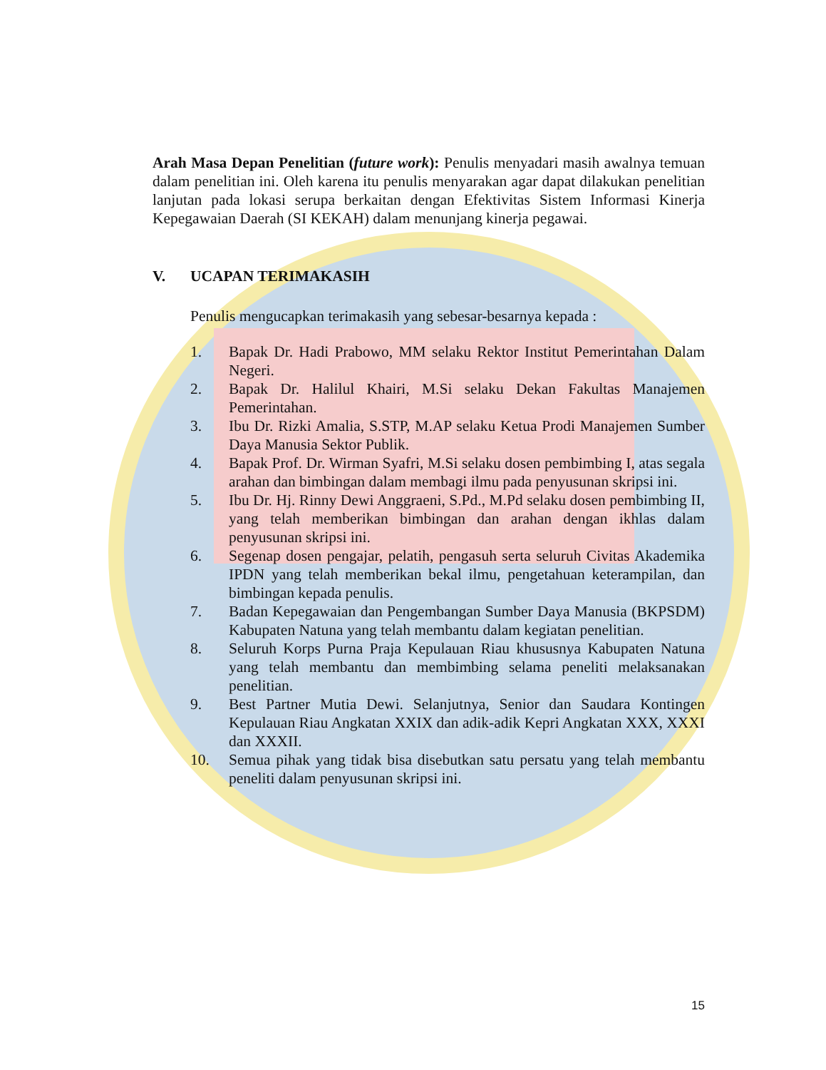Arah Masa Depan Penelitian (future work): Penulis menyadari masih awalnya temuan dalam penelitian ini. Oleh karena itu penulis menyarakan agar dapat dilakukan penelitian lanjutan pada lokasi serupa berkaitan dengan Efektivitas Sistem Informasi Kinerja Kepegawaian Daerah (SI KEKAH) dalam menunjang kinerja pegawai.
V. UCAPAN TERIMAKASIH
Penulis mengucapkan terimakasih yang sebesar-besarnya kepada :
1. Bapak Dr. Hadi Prabowo, MM selaku Rektor Institut Pemerintahan Dalam Negeri.
2. Bapak Dr. Halilul Khairi, M.Si selaku Dekan Fakultas Manajemen Pemerintahan.
3. Ibu Dr. Rizki Amalia, S.STP, M.AP selaku Ketua Prodi Manajemen Sumber Daya Manusia Sektor Publik.
4. Bapak Prof. Dr. Wirman Syafri, M.Si selaku dosen pembimbing I, atas segala arahan dan bimbingan dalam membagi ilmu pada penyusunan skripsi ini.
5. Ibu Dr. Hj. Rinny Dewi Anggraeni, S.Pd., M.Pd selaku dosen pembimbing II, yang telah memberikan bimbingan dan arahan dengan ikhlas dalam penyusunan skripsi ini.
6. Segenap dosen pengajar, pelatih, pengasuh serta seluruh Civitas Akademika IPDN yang telah memberikan bekal ilmu, pengetahuan keterampilan, dan bimbingan kepada penulis.
7. Badan Kepegawaian dan Pengembangan Sumber Daya Manusia (BKPSDM) Kabupaten Natuna yang telah membantu dalam kegiatan penelitian.
8. Seluruh Korps Purna Praja Kepulauan Riau khususnya Kabupaten Natuna yang telah membantu dan membimbing selama peneliti melaksanakan penelitian.
9. Best Partner Mutia Dewi. Selanjutnya, Senior dan Saudara Kontingen Kepulauan Riau Angkatan XXIX dan adik-adik Kepri Angkatan XXX, XXXI dan XXXII.
10. Semua pihak yang tidak bisa disebutkan satu persatu yang telah membantu peneliti dalam penyusunan skripsi ini.
15